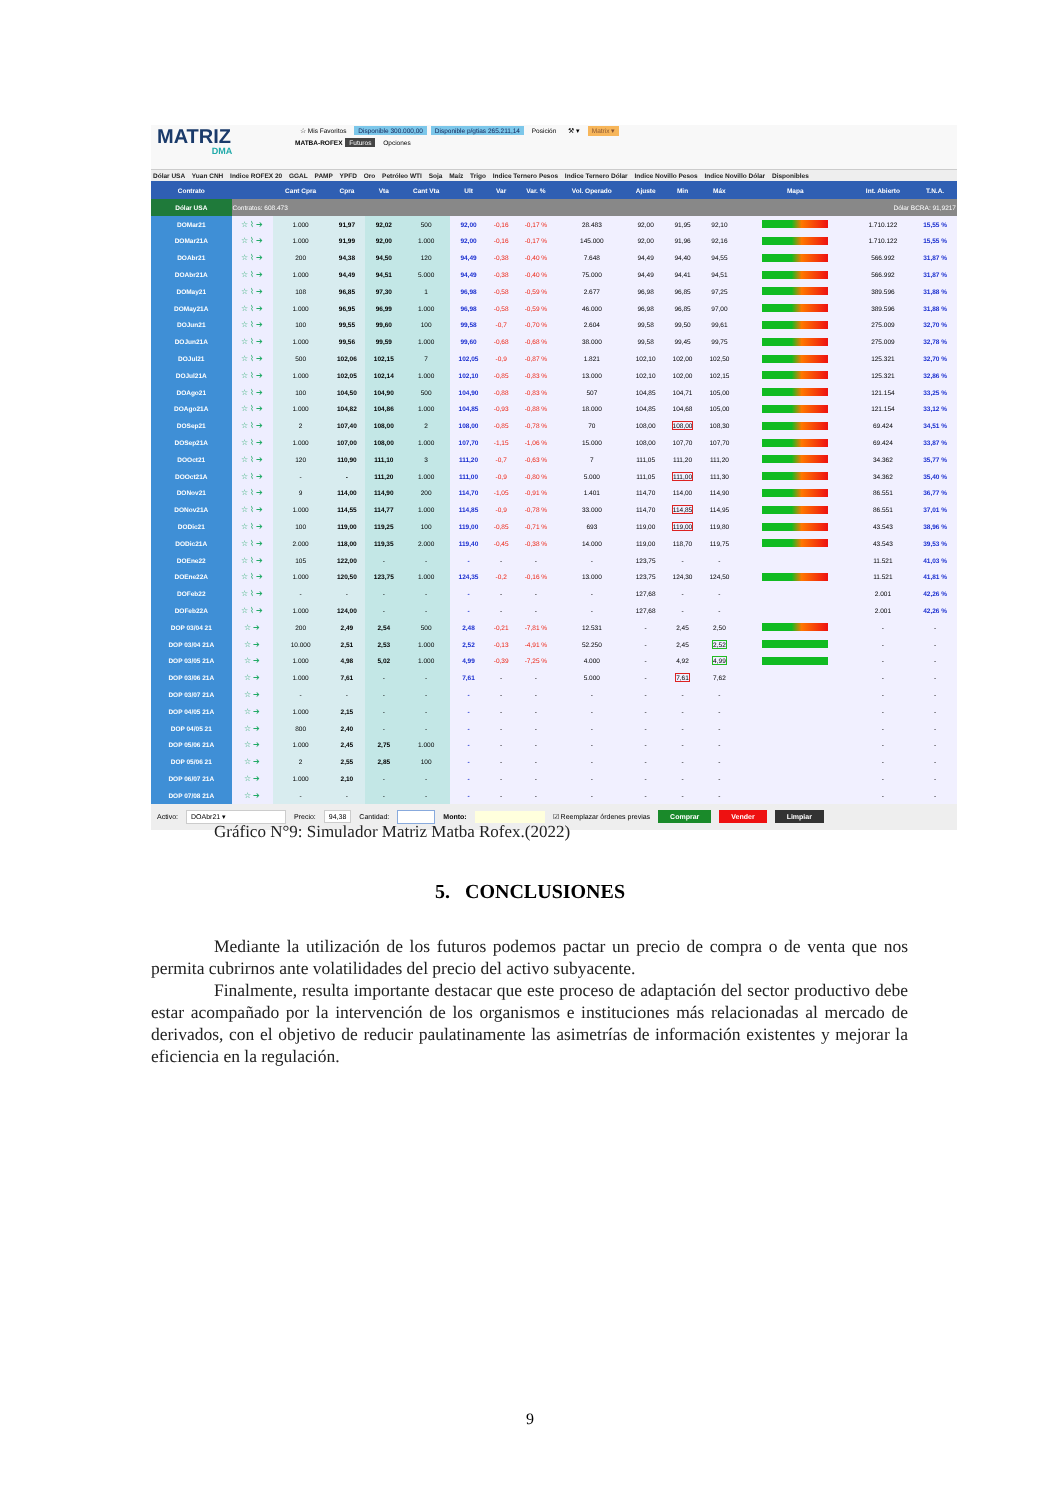MATRIZ
DMA
☆ Mis Favoritos Disponible 300.000,00 Disponible p/gtias 265.211,14 Posición ⚒ ▾ Matrix ▾
MATBA-ROFEX Futuros Opciones
Dólar USA Yuan CNH Indice ROFEX 20 GGAL PAMP YPFD Oro Petróleo WTI Soja Maíz Trigo Indice Ternero Pesos Indice Ternero Dólar Indice Novillo Pesos Indice Novillo Dólar Disponibles
| Contrato | | Cant Cpra | Cpra | Vta | Cant Vta | Ult | Var | Var. % | Vol. Operado | Ajuste | Min | Máx | Mapa | Int. Abierto | T.N.A. |
| --- | --- | --- | --- | --- | --- | --- | --- | --- | --- | --- | --- | --- | --- | --- | --- |
| Dólar USA | Contratos: 608.473 | | | | | | | | | | | | Dólar BCRA: 91,9217 | | |
| DOMar21 | ☆ ⌇ ➔ | 1.000 | 91,97 | 92,02 | 500 | 92,00 | -0,16 | -0,17 % | 28.483 | 92,00 | 91,95 | 92,10 | | 1.710.122 | 15,55 % |
| DOMar21A | ☆ ⌇ ➔ | 1.000 | 91,99 | 92,00 | 1.000 | 92,00 | -0,16 | -0,17 % | 145.000 | 92,00 | 91,96 | 92,16 | | 1.710.122 | 15,55 % |
| DOAbr21 | ☆ ⌇ ➔ | 200 | 94,38 | 94,50 | 120 | 94,49 | -0,38 | -0,40 % | 7.648 | 94,49 | 94,40 | 94,55 | | 566.992 | 31,87 % |
| DOAbr21A | ☆ ⌇ ➔ | 1.000 | 94,49 | 94,51 | 5.000 | 94,49 | -0,38 | -0,40 % | 75.000 | 94,49 | 94,41 | 94,51 | | 566.992 | 31,87 % |
| DOMay21 | ☆ ⌇ ➔ | 108 | 96,85 | 97,30 | 1 | 96,98 | -0,58 | -0,59 % | 2.677 | 96,98 | 96,85 | 97,25 | | 389.596 | 31,88 % |
| DOMay21A | ☆ ⌇ ➔ | 1.000 | 96,95 | 96,99 | 1.000 | 96,98 | -0,58 | -0,59 % | 46.000 | 96,98 | 96,85 | 97,00 | | 389.596 | 31,88 % |
| DOJun21 | ☆ ⌇ ➔ | 100 | 99,55 | 99,60 | 100 | 99,58 | -0,7 | -0,70 % | 2.604 | 99,58 | 99,50 | 99,61 | | 275.009 | 32,70 % |
| DOJun21A | ☆ ⌇ ➔ | 1.000 | 99,56 | 99,59 | 1.000 | 99,60 | -0,68 | -0,68 % | 38.000 | 99,58 | 99,45 | 99,75 | | 275.009 | 32,78 % |
| DOJul21 | ☆ ⌇ ➔ | 500 | 102,06 | 102,15 | 7 | 102,05 | -0,9 | -0,87 % | 1.821 | 102,10 | 102,00 | 102,50 | | 125.321 | 32,70 % |
| DOJul21A | ☆ ⌇ ➔ | 1.000 | 102,05 | 102,14 | 1.000 | 102,10 | -0,85 | -0,83 % | 13.000 | 102,10 | 102,00 | 102,15 | | 125.321 | 32,86 % |
| DOAgo21 | ☆ ⌇ ➔ | 100 | 104,50 | 104,90 | 500 | 104,90 | -0,88 | -0,83 % | 507 | 104,85 | 104,71 | 105,00 | | 121.154 | 33,25 % |
| DOAgo21A | ☆ ⌇ ➔ | 1.000 | 104,82 | 104,86 | 1.000 | 104,85 | -0,93 | -0,88 % | 18.000 | 104,85 | 104,68 | 105,00 | | 121.154 | 33,12 % |
| DOSep21 | ☆ ⌇ ➔ | 2 | 107,40 | 108,00 | 2 | 108,00 | -0,85 | -0,78 % | 70 | 108,00 | 108,00 | 108,30 | | 69.424 | 34,51 % |
| DOSep21A | ☆ ⌇ ➔ | 1.000 | 107,00 | 108,00 | 1.000 | 107,70 | -1,15 | -1,06 % | 15.000 | 108,00 | 107,70 | 107,70 | | 69.424 | 33,87 % |
| DOOct21 | ☆ ⌇ ➔ | 120 | 110,90 | 111,10 | 3 | 111,20 | -0,7 | -0,63 % | 7 | 111,05 | 111,20 | 111,20 | | 34.362 | 35,77 % |
| DOOct21A | ☆ ⌇ ➔ | - | - | 111,20 | 1.000 | 111,00 | -0,9 | -0,80 % | 5.000 | 111,05 | 111,00 | 111,30 | | 34.362 | 35,40 % |
| DONov21 | ☆ ⌇ ➔ | 9 | 114,00 | 114,90 | 200 | 114,70 | -1,05 | -0,91 % | 1.401 | 114,70 | 114,00 | 114,90 | | 86.551 | 36,77 % |
| DONov21A | ☆ ⌇ ➔ | 1.000 | 114,55 | 114,77 | 1.000 | 114,85 | -0,9 | -0,78 % | 33.000 | 114,70 | 114,85 | 114,95 | | 86.551 | 37,01 % |
| DODic21 | ☆ ⌇ ➔ | 100 | 119,00 | 119,25 | 100 | 119,00 | -0,85 | -0,71 % | 693 | 119,00 | 119,00 | 119,80 | | 43.543 | 38,96 % |
| DODic21A | ☆ ⌇ ➔ | 2.000 | 118,00 | 119,35 | 2.000 | 119,40 | -0,45 | -0,38 % | 14.000 | 119,00 | 118,70 | 119,75 | | 43.543 | 39,53 % |
| DOEne22 | ☆ ⌇ ➔ | 105 | 122,00 | - | - | - | - | - | - | 123,75 | - | - | | 11.521 | 41,03 % |
| DOEne22A | ☆ ⌇ ➔ | 1.000 | 120,50 | 123,75 | 1.000 | 124,35 | -0,2 | -0,16 % | 13.000 | 123,75 | 124,30 | 124,50 | | 11.521 | 41,81 % |
| DOFeb22 | ☆ ⌇ ➔ | - | - | - | - | - | - | - | - | 127,68 | - | - | | 2.001 | 42,26 % |
| DOFeb22A | ☆ ⌇ ➔ | 1.000 | 124,00 | - | - | - | - | - | - | 127,68 | - | - | | 2.001 | 42,26 % |
| DOP 03/04 21 | ☆ ➔ | 200 | 2,49 | 2,54 | 500 | 2,48 | -0,21 | -7,81 % | 12.531 | - | 2,45 | 2,50 | | - | - |
| DOP 03/04 21A | ☆ ➔ | 10.000 | 2,51 | 2,53 | 1.000 | 2,52 | -0,13 | -4,91 % | 52.250 | - | 2,45 | 2,52 | | - | - |
| DOP 03/05 21A | ☆ ➔ | 1.000 | 4,98 | 5,02 | 1.000 | 4,99 | -0,39 | -7,25 % | 4.000 | - | 4,92 | 4,99 | | - | - |
| DOP 03/06 21A | ☆ ➔ | 1.000 | 7,61 | - | - | 7,61 | - | - | 5.000 | - | 7,61 | 7,62 | | - | - |
| DOP 03/07 21A | ☆ ➔ | - | - | - | - | - | - | - | - | - | - | - | | - | - |
| DOP 04/05 21A | ☆ ➔ | 1.000 | 2,15 | - | - | - | - | - | - | - | - | - | | - | - |
| DOP 04/05 21 | ☆ ➔ | 800 | 2,40 | - | - | - | - | - | - | - | - | - | | - | - |
| DOP 05/06 21A | ☆ ➔ | 1.000 | 2,45 | 2,75 | 1.000 | - | - | - | - | - | - | - | | - | - |
| DOP 05/06 21 | ☆ ➔ | 2 | 2,55 | 2,85 | 100 | - | - | - | - | - | - | - | | - | - |
| DOP 06/07 21A | ☆ ➔ | 1.000 | 2,10 | - | - | - | - | - | - | - | - | - | | - | - |
| DOP 07/08 21A | ☆ ➔ | - | - | - | - | - | - | - | - | - | - | - | | - | - |
Activo: DOAbr21 ▾ Precio: 94,38 Cantidad: Monto: ☑ Reemplazar órdenes previas Comprar Vender Limpiar
Gráfico N°9: Simulador Matriz Matba Rofex.(2022)
5. CONCLUSIONES
Mediante la utilización de los futuros podemos pactar un precio de compra o de venta que nos permita cubrirnos ante volatilidades del precio del activo subyacente.
Finalmente, resulta importante destacar que este proceso de adaptación del sector productivo debe estar acompañado por la intervención de los organismos e instituciones más relacionadas al mercado de derivados, con el objetivo de reducir paulatinamente las asimetrías de información existentes y mejorar la eficiencia en la regulación.
9